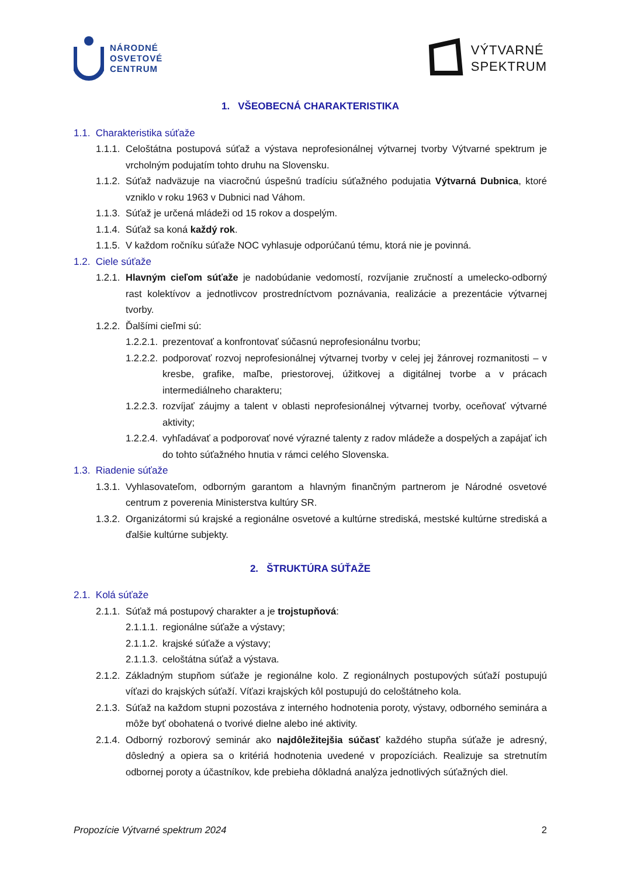NÁRODNÉ
OSVETOVÉ
CENTRUM
VÝTVARNÉ
SPEKTRUM
1. VŠEOBECNÁ CHARAKTERISTIKA
1.1. Charakteristika súťaže
1.1.1. Celoštátna postupová súťaž a výstava neprofesionálnej výtvarnej tvorby Výtvarné spektrum je vrcholným podujatím tohto druhu na Slovensku.
1.1.2. Súťaž nadväzuje na viacročnú úspešnú tradíciu súťažného podujatia Výtvarná Dubnica, ktoré vzniklo v roku 1963 v Dubnici nad Váhom.
1.1.3. Súťaž je určená mládeži od 15 rokov a dospelým.
1.1.4. Súťaž sa koná každý rok.
1.1.5. V každom ročníku súťaže NOC vyhlasuje odporúčanú tému, ktorá nie je povinná.
1.2. Ciele súťaže
1.2.1. Hlavným cieľom súťaže je nadobúdanie vedomostí, rozvíjanie zručností a umelecko-odborný rast kolektívov a jednotlivcov prostredníctvom poznávania, realizácie a prezentácie výtvarnej tvorby.
1.2.2. Ďalšími cieľmi sú:
1.2.2.1. prezentovať a konfrontovať súčasnú neprofesionálnu tvorbu;
1.2.2.2. podporovať rozvoj neprofesionálnej výtvarnej tvorby v celej jej žánrovej rozmanitosti – v kresbe, grafike, maľbe, priestorovej, úžitkovej a digitálnej tvorbe a v prácach intermediálneho charakteru;
1.2.2.3. rozvíjať záujmy a talent v oblasti neprofesionálnej výtvarnej tvorby, oceňovať výtvarné aktivity;
1.2.2.4. vyhľadávať a podporovať nové výrazné talenty z radov mládeže a dospelých a zapájať ich do tohto súťažného hnutia v rámci celého Slovenska.
1.3. Riadenie súťaže
1.3.1. Vyhlasovateľom, odborným garantom a hlavným finančným partnerom je Národné osvetové centrum z poverenia Ministerstva kultúry SR.
1.3.2. Organizátormi sú krajské a regionálne osvetové a kultúrne strediská, mestské kultúrne strediská a ďalšie kultúrne subjekty.
2. ŠTRUKTÚRA SÚŤAŽE
2.1. Kolá súťaže
2.1.1. Súťaž má postupový charakter a je trojstupňová:
2.1.1.1. regionálne súťaže a výstavy;
2.1.1.2. krajské súťaže a výstavy;
2.1.1.3. celoštátna súťaž a výstava.
2.1.2. Základným stupňom súťaže je regionálne kolo. Z regionálnych postupových súťaží postupujú víťazi do krajských súťaží. Víťazi krajských kôl postupujú do celoštátneho kola.
2.1.3. Súťaž na každom stupni pozostáva z interného hodnotenia poroty, výstavy, odborného seminára a môže byť obohatená o tvorivé dielne alebo iné aktivity.
2.1.4. Odborný rozborový seminár ako najdôležitejšia súčasť každého stupňa súťaže je adresný, dôsledný a opiera sa o kritériá hodnotenia uvedené v propozíciách. Realizuje sa stretnutím odbornej poroty a účastníkov, kde prebieha dôkladná analýza jednotlivých súťažných diel.
Propozície Výtvarné spektrum 2024 2